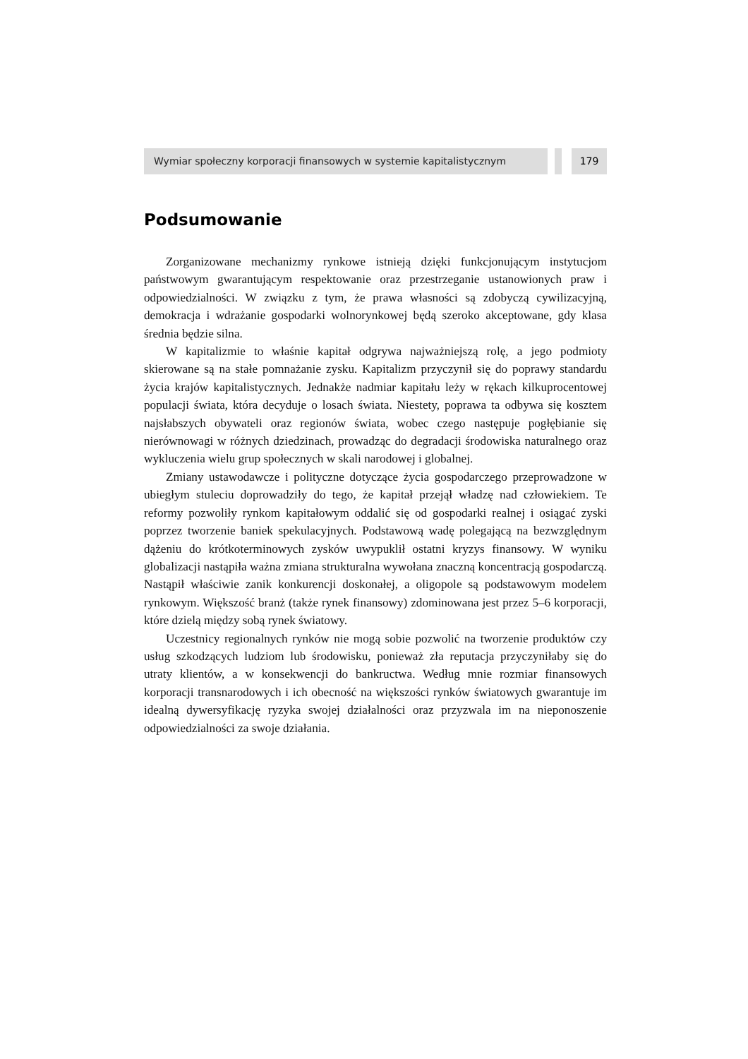Wymiar społeczny korporacji finansowych w systemie kapitalistycznym 179
Podsumowanie
Zorganizowane mechanizmy rynkowe istnieją dzięki funkcjonującym instytucjom państwowym gwarantującym respektowanie oraz przestrzeganie ustanowionych praw i odpowiedzialności. W związku z tym, że prawa własności są zdobyczą cywilizacyjną, demokracja i wdrażanie gospodarki wolnorynkowej będą szeroko akceptowane, gdy klasa średnia będzie silna.
W kapitalizmie to właśnie kapitał odgrywa najważniejszą rolę, a jego podmioty skierowane są na stałe pomnażanie zysku. Kapitalizm przyczynił się do poprawy standardu życia krajów kapitalistycznych. Jednakże nadmiar kapitału leży w rękach kilkuprocentowej populacji świata, która decyduje o losach świata. Niestety, poprawa ta odbywa się kosztem najsłabszych obywateli oraz regionów świata, wobec czego następuje pogłębianie się nierównowagi w różnych dziedzinach, prowadząc do degradacji środowiska naturalnego oraz wykluczenia wielu grup społecznych w skali narodowej i globalnej.
Zmiany ustawodawcze i polityczne dotyczące życia gospodarczego przeprowadzone w ubiegłym stuleciu doprowadziły do tego, że kapitał przejął władzę nad człowiekiem. Te reformy pozwoliły rynkom kapitałowym oddalić się od gospodarki realnej i osiągać zyski poprzez tworzenie baniek spekulacyjnych. Podstawową wadę polegającą na bezwzględnym dążeniu do krótkoterminowych zysków uwypuklił ostatni kryzys finansowy. W wyniku globalizacji nastąpiła ważna zmiana strukturalna wywołana znaczną koncentracją gospodarczą. Nastąpił właściwie zanik konkurencji doskonałej, a oligopole są podstawowym modelem rynkowym. Większość branż (także rynek finansowy) zdominowana jest przez 5–6 korporacji, które dzielą między sobą rynek światowy.
Uczestnicy regionalnych rynków nie mogą sobie pozwolić na tworzenie produktów czy usług szkodzących ludziom lub środowisku, ponieważ zła reputacja przyczyniłaby się do utraty klientów, a w konsekwencji do bankructwa. Według mnie rozmiar finansowych korporacji transnarodowych i ich obecność na większości rynków światowych gwarantuje im idealną dywersyfikację ryzyka swojej działalności oraz przyzwala im na nieponoszenie odpowiedzialności za swoje działania.